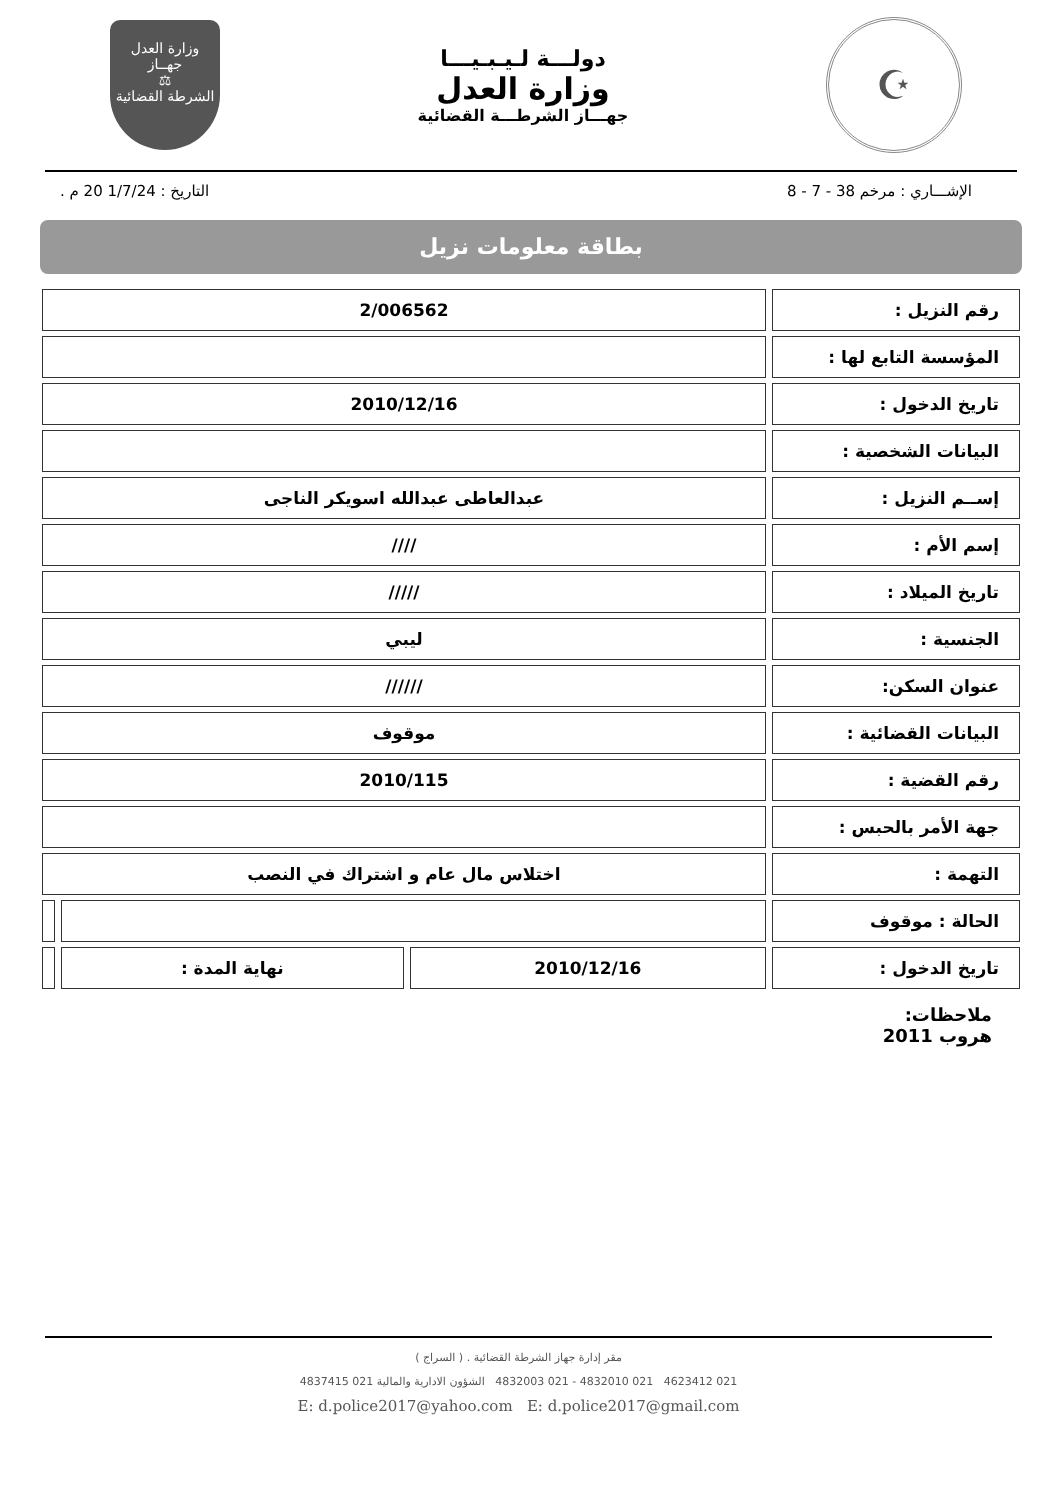☪
دولـــة لـيـبـيـــا
وزارة العدل
جهـــاز الشرطـــة القضائية
وزارة العدل
جهــاز
⚖
الشرطة القضائية
الإشـــاري : مرخم 38 - 7 - 8 التاريخ : 1/7/24 20 م .
بطاقة معلومات نزيل
| رقم النزيل : | 2/006562 | | |
| المؤسسة التابع لها : | | | |
| تاريخ الدخول : | 2010/12/16 | | |
| البيانات الشخصية : | | | |
| إســم النزيل : | عبدالعاطى عبدالله اسويكر الناجى | | |
| إسم الأم : | //// | | |
| تاريخ الميلاد : | ///// | | |
| الجنسية : | ليبي | | |
| عنوان السكن: | ////// | | |
| البيانات القضائية : | موقوف | | |
| رقم القضية : | 2010/115 | | |
| جهة الأمر بالحبس : | | | |
| التهمة : | اختلاس مال عام و اشتراك في النصب | | |
| الحالة : موقوف | | | |
| تاريخ الدخول : | 2010/12/16 | نهاية المدة : | |
ملاحظات:
هروب 2011
مقر إدارة جهاز الشرطة القضائية . ( السراج )
021 4623412 021 4832010 - 021 4832003 الشؤون الادارية والمالية 021 4837415
E: d.police2017@yahoo.com E: d.police2017@gmail.com